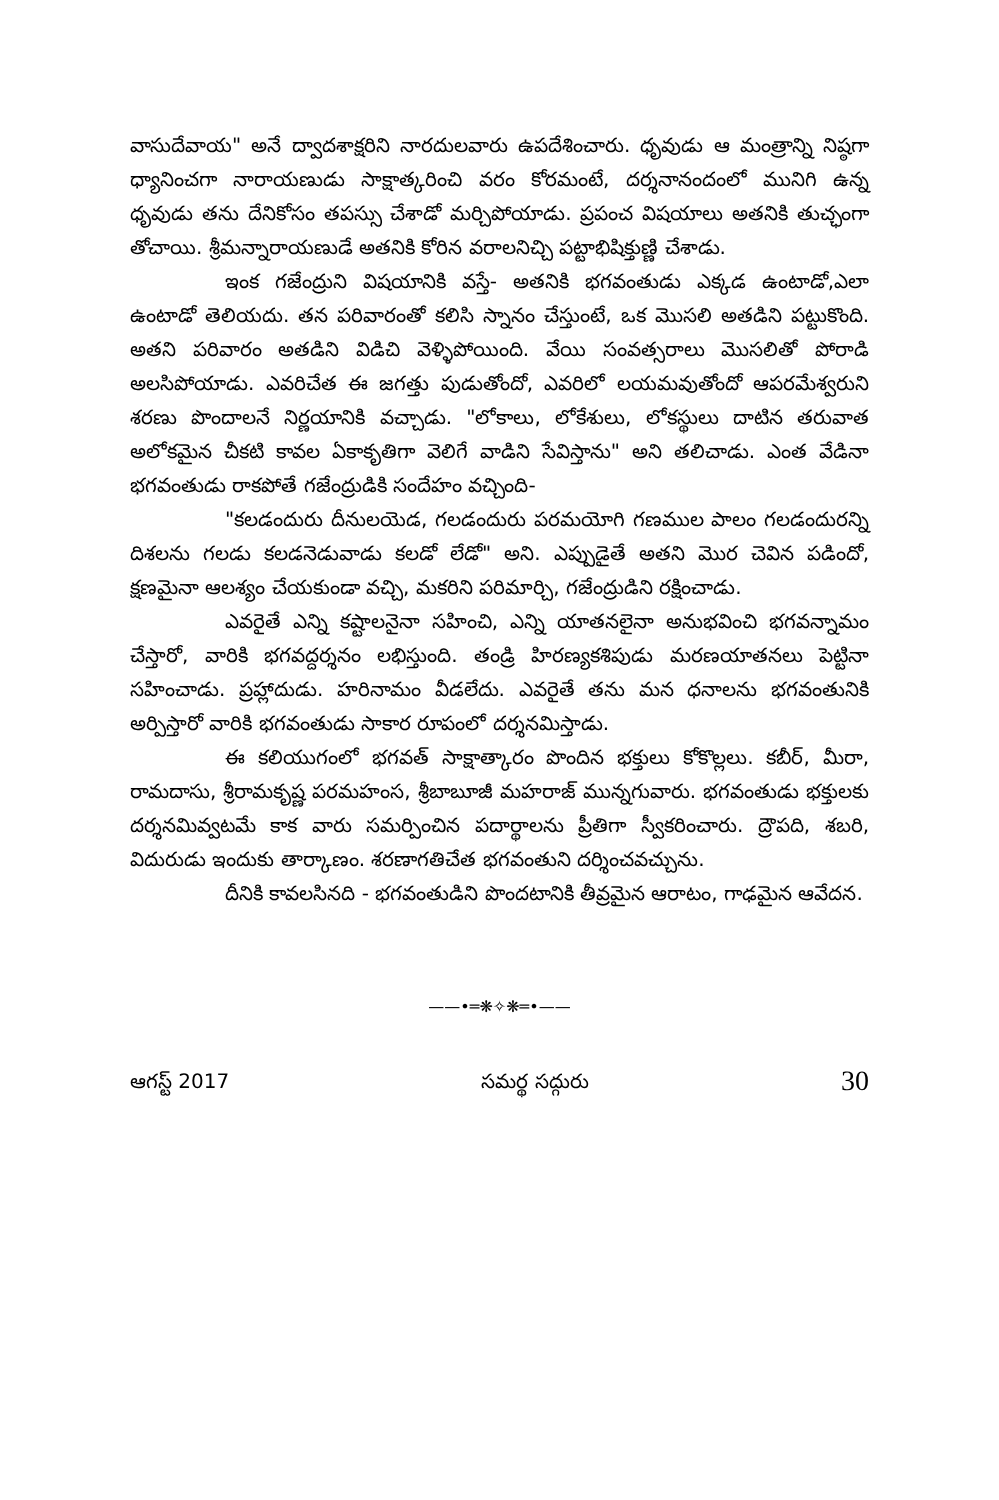వాసుదేవాయ" అనే ద్వాదశాక్షరిని నారదులవారు ఉపదేశించారు. ధృవుడు ఆ మంత్రాన్ని నిష్ఠగా ధ్యానించగా నారాయణుడు సాక్షాత్కరించి వరం కోరమంటే, దర్శనానందంలో మునిగి ఉన్న ధృవుడు తను దేనికోసం తపస్సు చేశాడో మర్చిపోయాడు. ప్రపంచ విషయాలు అతనికి తుచ్ఛంగా తోచాయి. శ్రీమన్నారాయణుడే అతనికి కోరిన వరాలనిచ్చి పట్టాభిషిక్తుణ్ణి చేశాడు.
ఇంక గజేంద్రుని విషయానికి వస్తే- అతనికి భగవంతుడు ఎక్కడ ఉంటాడో,ఎలా ఉంటాడో తెలియదు. తన పరివారంతో కలిసి స్నానం చేస్తుంటే, ఒక మొసలి అతడిని పట్టుకొంది. అతని పరివారం అతడిని విడిచి వెళ్ళిపోయింది. వేయి సంవత్సరాలు మొసలితో పోరాడి అలసిపోయాడు. ఎవరిచేత ఈ జగత్తు పుడుతోందో, ఎవరిలో లయమవుతోందో ఆపరమేశ్వరుని శరణు పొందాలనే నిర్ణయానికి వచ్చాడు. "లోకాలు, లోకేశులు, లోకస్థులు దాటిన తరువాత అలోకమైన చీకటి కావల ఏకాకృతిగా వెలిగే వాడిని సేవిస్తాను" అని తలిచాడు. ఎంత వేడినా భగవంతుడు రాకపోతే గజేంద్రుడికి సందేహం వచ్చింది-
"కలడందురు దీనులయెడ, గలడందురు పరమయోగి గణముల పాలం గలడందురన్ని దిశలను గలడు కలడనెడువాడు కలడో లేడో" అని. ఎప్పుడైతే అతని మొర చెవిన పడిందో, క్షణమైనా ఆలశ్యం చేయకుండా వచ్చి, మకరిని పరిమార్చి, గజేంద్రుడిని రక్షించాడు.
ఎవరైతే ఎన్ని కష్టాలనైనా సహించి, ఎన్ని యాతనలైనా అనుభవించి భగవన్నామం చేస్తారో, వారికి భగవద్దర్శనం లభిస్తుంది. తండ్రి హిరణ్యకశిపుడు మరణయాతనలు పెట్టినా సహించాడు. ప్రహ్లాదుడు. హరినామం వీడలేదు. ఎవరైతే తను మన ధనాలను భగవంతునికి అర్పిస్తారో వారికి భగవంతుడు సాకార రూపంలో దర్శనమిస్తాడు.
ఈ కలియుగంలో భగవత్ సాక్షాత్కారం పొందిన భక్తులు కోకొల్లలు. కబీర్, మీరా, రామదాసు, శ్రీరామకృష్ణ పరమహంస, శ్రీబాబూజీ మహరాజ్ మున్నగువారు. భగవంతుడు భక్తులకు దర్శనమివ్వటమే కాక వారు సమర్పించిన పదార్థాలను ప్రీతిగా స్వీకరించారు. ద్రౌపది, శబరి, విదురుడు ఇందుకు తార్కాణం. శరణాగతిచేత భగవంతుని దర్శించవచ్చును.
దీనికి కావలసినది - భగవంతుడిని పొందటానికి తీవ్రమైన ఆరాటం, గాఢమైన ఆవేదన.
——•═❋✧❋═•——
ఆగస్ట్ 2017 సమర్థ సద్గురు 30